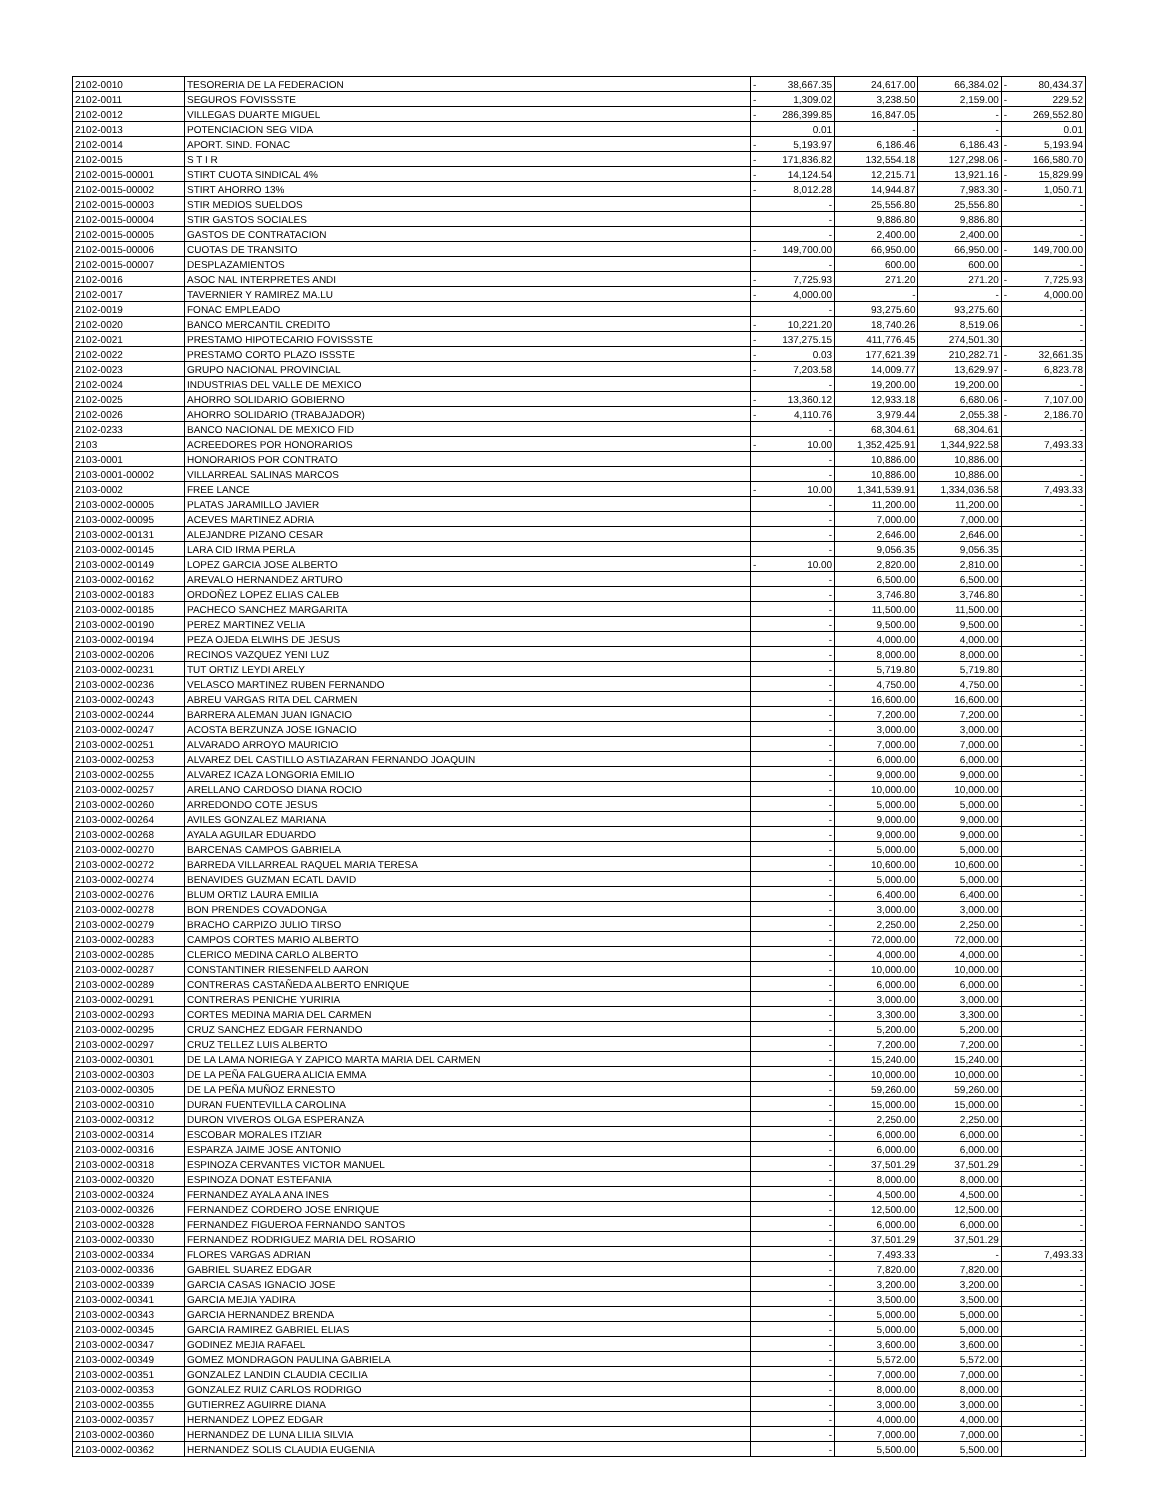| 2102-0010 | TESORERIA DE LA FEDERACION | - | 38,667.35 | 24,617.00 | 66,384.02 | - | 80,434.37 |
| 2102-0011 | SEGUROS FOVISSSTE | - | 1,309.02 | 3,238.50 | 2,159.00 | - | 229.52 |
| 2102-0012 | VILLEGAS DUARTE MIGUEL | - | 286,399.85 | 16,847.05 | - | - | 269,552.80 |
| 2102-0013 | POTENCIACION SEG VIDA | | 0.01 | - | - | | 0.01 |
| 2102-0014 | APORT. SIND. FONAC | - | 5,193.97 | 6,186.46 | 6,186.43 | - | 5,193.94 |
| 2102-0015 | S T I R | - | 171,836.82 | 132,554.18 | 127,298.06 | - | 166,580.70 |
| 2102-0015-00001 | STIRT CUOTA SINDICAL 4% | - | 14,124.54 | 12,215.71 | 13,921.16 | - | 15,829.99 |
| 2102-0015-00002 | STIRT AHORRO 13% | - | 8,012.28 | 14,944.87 | 7,983.30 | - | 1,050.71 |
| 2102-0015-00003 | STIR MEDIOS SUELDOS | | - | 25,556.80 | 25,556.80 | | - |
| 2102-0015-00004 | STIR GASTOS SOCIALES | | - | 9,886.80 | 9,886.80 | | - |
| 2102-0015-00005 | GASTOS DE CONTRATACION | | - | 2,400.00 | 2,400.00 | | - |
| 2102-0015-00006 | CUOTAS DE TRANSITO | - | 149,700.00 | 66,950.00 | 66,950.00 | - | 149,700.00 |
| 2102-0015-00007 | DESPLAZAMIENTOS | | - | 600.00 | 600.00 | | - |
| 2102-0016 | ASOC NAL INTERPRETES ANDI | - | 7,725.93 | 271.20 | 271.20 | - | 7,725.93 |
| 2102-0017 | TAVERNIER Y RAMIREZ MA.LU | - | 4,000.00 | - | - | - | 4,000.00 |
| 2102-0019 | FONAC EMPLEADO | | - | 93,275.60 | 93,275.60 | | - |
| 2102-0020 | BANCO MERCANTIL CREDITO | - | 10,221.20 | 18,740.26 | 8,519.06 | | - |
| 2102-0021 | PRESTAMO HIPOTECARIO FOVISSSTE | - | 137,275.15 | 411,776.45 | 274,501.30 | | - |
| 2102-0022 | PRESTAMO CORTO PLAZO ISSSTE | - | 0.03 | 177,621.39 | 210,282.71 | - | 32,661.35 |
| 2102-0023 | GRUPO NACIONAL PROVINCIAL | - | 7,203.58 | 14,009.77 | 13,629.97 | - | 6,823.78 |
| 2102-0024 | INDUSTRIAS DEL VALLE DE MEXICO | | - | 19,200.00 | 19,200.00 | | - |
| 2102-0025 | AHORRO SOLIDARIO GOBIERNO | - | 13,360.12 | 12,933.18 | 6,680.06 | - | 7,107.00 |
| 2102-0026 | AHORRO SOLIDARIO (TRABAJADOR) | - | 4,110.76 | 3,979.44 | 2,055.38 | - | 2,186.70 |
| 2102-0233 | BANCO NACIONAL DE MEXICO FID | | - | 68,304.61 | 68,304.61 | | - |
| 2103 | ACREEDORES POR HONORARIOS | - | 10.00 | 1,352,425.91 | 1,344,922.58 | | 7,493.33 |
| 2103-0001 | HONORARIOS POR CONTRATO | | - | 10,886.00 | 10,886.00 | | - |
| 2103-0001-00002 | VILLARREAL SALINAS MARCOS | | - | 10,886.00 | 10,886.00 | | - |
| 2103-0002 | FREE LANCE | - | 10.00 | 1,341,539.91 | 1,334,036.58 | | 7,493.33 |
| 2103-0002-00005 | PLATAS JARAMILLO JAVIER | | - | 11,200.00 | 11,200.00 | | - |
| 2103-0002-00095 | ACEVES MARTINEZ ADRIA | | - | 7,000.00 | 7,000.00 | | - |
| 2103-0002-00131 | ALEJANDRE PIZANO CESAR | | - | 2,646.00 | 2,646.00 | | - |
| 2103-0002-00145 | LARA CID IRMA PERLA | | - | 9,056.35 | 9,056.35 | | - |
| 2103-0002-00149 | LOPEZ GARCIA JOSE ALBERTO | - | 10.00 | 2,820.00 | 2,810.00 | | - |
| 2103-0002-00162 | AREVALO HERNANDEZ ARTURO | | - | 6,500.00 | 6,500.00 | | - |
| 2103-0002-00183 | ORDOÑEZ LOPEZ ELIAS CALEB | | - | 3,746.80 | 3,746.80 | | - |
| 2103-0002-00185 | PACHECO SANCHEZ MARGARITA | | - | 11,500.00 | 11,500.00 | | - |
| 2103-0002-00190 | PEREZ MARTINEZ VELIA | | - | 9,500.00 | 9,500.00 | | - |
| 2103-0002-00194 | PEZA OJEDA ELWIHS DE JESUS | | - | 4,000.00 | 4,000.00 | | - |
| 2103-0002-00206 | RECINOS VAZQUEZ YENI LUZ | | - | 8,000.00 | 8,000.00 | | - |
| 2103-0002-00231 | TUT ORTIZ LEYDI ARELY | | - | 5,719.80 | 5,719.80 | | - |
| 2103-0002-00236 | VELASCO MARTINEZ RUBEN FERNANDO | | - | 4,750.00 | 4,750.00 | | - |
| 2103-0002-00243 | ABREU VARGAS RITA DEL CARMEN | | - | 16,600.00 | 16,600.00 | | - |
| 2103-0002-00244 | BARRERA ALEMAN JUAN IGNACIO | | - | 7,200.00 | 7,200.00 | | - |
| 2103-0002-00247 | ACOSTA BERZUNZA JOSE IGNACIO | | - | 3,000.00 | 3,000.00 | | - |
| 2103-0002-00251 | ALVARADO ARROYO MAURICIO | | - | 7,000.00 | 7,000.00 | | - |
| 2103-0002-00253 | ALVAREZ DEL CASTILLO ASTIAZARAN FERNANDO JOAQUIN | | - | 6,000.00 | 6,000.00 | | - |
| 2103-0002-00255 | ALVAREZ ICAZA LONGORIA EMILIO | | - | 9,000.00 | 9,000.00 | | - |
| 2103-0002-00257 | ARELLANO CARDOSO DIANA ROCIO | | - | 10,000.00 | 10,000.00 | | - |
| 2103-0002-00260 | ARREDONDO COTE JESUS | | - | 5,000.00 | 5,000.00 | | - |
| 2103-0002-00264 | AVILES GONZALEZ MARIANA | | - | 9,000.00 | 9,000.00 | | - |
| 2103-0002-00268 | AYALA AGUILAR EDUARDO | | - | 9,000.00 | 9,000.00 | | - |
| 2103-0002-00270 | BARCENAS CAMPOS GABRIELA | | - | 5,000.00 | 5,000.00 | | - |
| 2103-0002-00272 | BARREDA VILLARREAL RAQUEL MARIA TERESA | | - | 10,600.00 | 10,600.00 | | - |
| 2103-0002-00274 | BENAVIDES GUZMAN ECATL DAVID | | - | 5,000.00 | 5,000.00 | | - |
| 2103-0002-00276 | BLUM ORTIZ LAURA EMILIA | | - | 6,400.00 | 6,400.00 | | - |
| 2103-0002-00278 | BON PRENDES COVADONGA | | - | 3,000.00 | 3,000.00 | | - |
| 2103-0002-00279 | BRACHO CARPIZO JULIO TIRSO | | - | 2,250.00 | 2,250.00 | | - |
| 2103-0002-00283 | CAMPOS CORTES MARIO ALBERTO | | - | 72,000.00 | 72,000.00 | | - |
| 2103-0002-00285 | CLERICO MEDINA CARLO ALBERTO | | - | 4,000.00 | 4,000.00 | | - |
| 2103-0002-00287 | CONSTANTINER RIESENFELD AARON | | - | 10,000.00 | 10,000.00 | | - |
| 2103-0002-00289 | CONTRERAS CASTAÑEDA ALBERTO ENRIQUE | | - | 6,000.00 | 6,000.00 | | - |
| 2103-0002-00291 | CONTRERAS PENICHE YURIRIA | | - | 3,000.00 | 3,000.00 | | - |
| 2103-0002-00293 | CORTES MEDINA MARIA DEL CARMEN | | - | 3,300.00 | 3,300.00 | | - |
| 2103-0002-00295 | CRUZ SANCHEZ EDGAR FERNANDO | | - | 5,200.00 | 5,200.00 | | - |
| 2103-0002-00297 | CRUZ TELLEZ LUIS ALBERTO | | - | 7,200.00 | 7,200.00 | | - |
| 2103-0002-00301 | DE LA LAMA NORIEGA Y ZAPICO MARTA MARIA DEL CARMEN | | - | 15,240.00 | 15,240.00 | | - |
| 2103-0002-00303 | DE LA PEÑA FALGUERA ALICIA EMMA | | - | 10,000.00 | 10,000.00 | | - |
| 2103-0002-00305 | DE LA PEÑA MUÑOZ ERNESTO | | - | 59,260.00 | 59,260.00 | | - |
| 2103-0002-00310 | DURAN FUENTEVILLA CAROLINA | | - | 15,000.00 | 15,000.00 | | - |
| 2103-0002-00312 | DURON VIVEROS OLGA ESPERANZA | | - | 2,250.00 | 2,250.00 | | - |
| 2103-0002-00314 | ESCOBAR MORALES ITZIAR | | - | 6,000.00 | 6,000.00 | | - |
| 2103-0002-00316 | ESPARZA JAIME JOSE ANTONIO | | - | 6,000.00 | 6,000.00 | | - |
| 2103-0002-00318 | ESPINOZA CERVANTES VICTOR MANUEL | | - | 37,501.29 | 37,501.29 | | - |
| 2103-0002-00320 | ESPINOZA DONAT ESTEFANIA | | - | 8,000.00 | 8,000.00 | | - |
| 2103-0002-00324 | FERNANDEZ AYALA ANA INES | | - | 4,500.00 | 4,500.00 | | - |
| 2103-0002-00326 | FERNANDEZ CORDERO JOSE ENRIQUE | | - | 12,500.00 | 12,500.00 | | - |
| 2103-0002-00328 | FERNANDEZ FIGUEROA FERNANDO SANTOS | | - | 6,000.00 | 6,000.00 | | - |
| 2103-0002-00330 | FERNANDEZ RODRIGUEZ MARIA DEL ROSARIO | | - | 37,501.29 | 37,501.29 | | - |
| 2103-0002-00334 | FLORES VARGAS ADRIAN | | - | 7,493.33 | - | | 7,493.33 |
| 2103-0002-00336 | GABRIEL SUAREZ EDGAR | | - | 7,820.00 | 7,820.00 | | - |
| 2103-0002-00339 | GARCIA CASAS IGNACIO JOSE | | - | 3,200.00 | 3,200.00 | | - |
| 2103-0002-00341 | GARCIA MEJIA YADIRA | | - | 3,500.00 | 3,500.00 | | - |
| 2103-0002-00343 | GARCIA HERNANDEZ BRENDA | | - | 5,000.00 | 5,000.00 | | - |
| 2103-0002-00345 | GARCIA RAMIREZ GABRIEL ELIAS | | - | 5,000.00 | 5,000.00 | | - |
| 2103-0002-00347 | GODINEZ MEJIA RAFAEL | | - | 3,600.00 | 3,600.00 | | - |
| 2103-0002-00349 | GOMEZ MONDRAGON PAULINA GABRIELA | | - | 5,572.00 | 5,572.00 | | - |
| 2103-0002-00351 | GONZALEZ LANDIN CLAUDIA CECILIA | | - | 7,000.00 | 7,000.00 | | - |
| 2103-0002-00353 | GONZALEZ RUIZ CARLOS RODRIGO | | - | 8,000.00 | 8,000.00 | | - |
| 2103-0002-00355 | GUTIERREZ AGUIRRE DIANA | | - | 3,000.00 | 3,000.00 | | - |
| 2103-0002-00357 | HERNANDEZ LOPEZ EDGAR | | - | 4,000.00 | 4,000.00 | | - |
| 2103-0002-00360 | HERNANDEZ DE LUNA LILIA SILVIA | | - | 7,000.00 | 7,000.00 | | - |
| 2103-0002-00362 | HERNANDEZ SOLIS CLAUDIA EUGENIA | | - | 5,500.00 | 5,500.00 | | - |